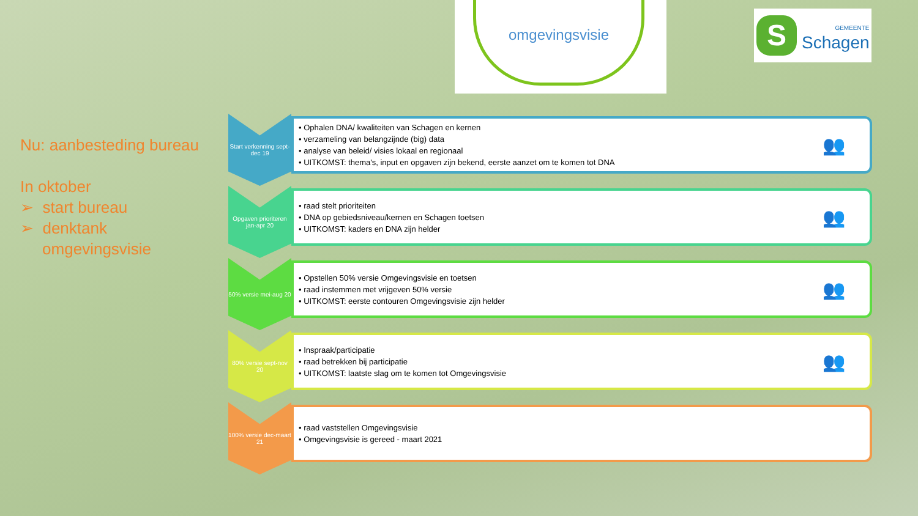omgevingsvisie
S
GEMEENTE
Schagen
Nu: aanbesteding bureau
In oktober
➢ start bureau
➢ denktank
omgevingsvisie
Start verkenning sept-dec 19
• Ophalen DNA/ kwaliteiten van Schagen en kernen
• verzameling van belangzijnde (big) data
• analyse van beleid/ visies lokaal en regionaal
• UITKOMST: thema's, input en opgaven zijn bekend, eerste aanzet om te komen tot DNA
👥
Opgaven prioriteren jan-apr 20
• raad stelt prioriteiten
• DNA op gebiedsniveau/kernen en Schagen toetsen
• UITKOMST: kaders en DNA zijn helder
👥
50% versie mei-aug 20
• Opstellen 50% versie Omgevingsvisie en toetsen
• raad instemmen met vrijgeven 50% versie
• UITKOMST: eerste contouren Omgevingsvisie zijn helder
👥
80% versie sept-nov 20
• Inspraak/participatie
• raad betrekken bij participatie
• UITKOMST: laatste slag om te komen tot Omgevingsvisie
👥
100% versie dec-maart 21
• raad vaststellen Omgevingsvisie
• Omgevingsvisie is gereed - maart 2021